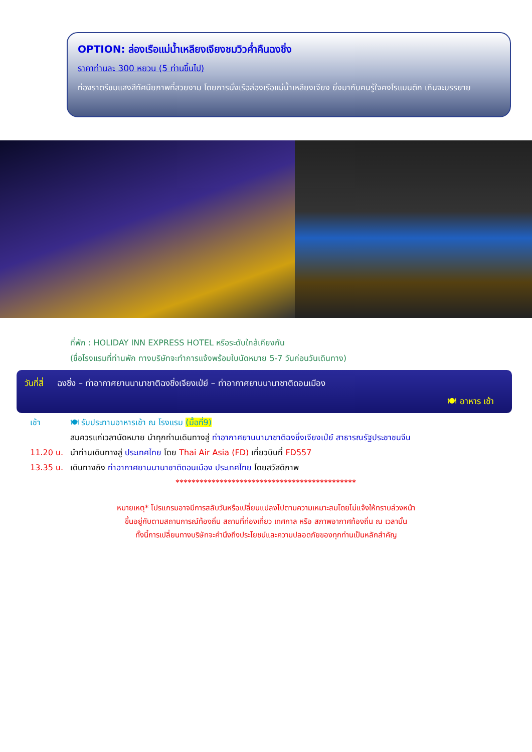OPTION: ล่องเรือแม่น้ำเหลียงเจียงชมวิวค่ำคืนฉงชิ่ง
ราคาท่านละ 300 หยวน (5 ท่านขึ้นไป)
ท่องราตรีชมแสงสีทัศนียภาพที่สวยงาม โดยการนั่งเรือล่องเรือแม่น้ำเหลียงเจียง ยิ่งมากับคนรู้ใจคงโรแมนติก เกินจะบรรยาย
ที่พัก : HOLIDAY INN EXPRESS HOTEL หรือระดับใกล้เคียงกัน
(ชื่อโรงแรมที่ท่านพัก ทางบริษัทจะทำการแจ้งพร้อมใบนัดหมาย 5-7 วันก่อนวันเดินทาง)
วันที่สี่ ฉงชิ่ง – ท่าอากาศยานนานาชาติฉงชิ่งเจียงเป่ย์ – ท่าอากาศยานนานาชาติดอนเมือง
🍽 อาหาร เช้า
เช้า 🍽 รับประทานอาหารเช้า ณ โรงแรม (มื้อที่9)
สมควรแก่เวลานัดหมาย นำทุกท่านเดินทางสู่ ท่าอากาศยานนานาชาติฉงชิ่งเจียงเป่ย์ สาธารณรัฐประชาชนจีน
11.20 น. นำท่านเดินทางสู่ ประเทศไทย โดย Thai Air Asia (FD) เที่ยวบินที่ FD557
13.35 น. เดินทางถึง ท่าอากาศยานนานาชาติดอนเมือง ประเทศไทย โดยสวัสดิภาพ
*********************************************
หมายเหตุ* โปรแกรมอาจมีการสลับวันหรือเปลี่ยนแปลงไปตามความเหมาะสมโดยไม่แจ้งให้ทราบล่วงหน้า
ขึ้นอยู่กับตามสถานการณ์ท้องถิ่น สถานที่ท่องเที่ยว เทศกาล หรือ สภาพอากาศท้องถิ่น ณ เวลานั้น
ทั้งนี้การเปลี่ยนทางบริษัทจะคำนึงถึงประโยชน์และความปลอดภัยของทุกท่านเป็นหลักสำคัญ